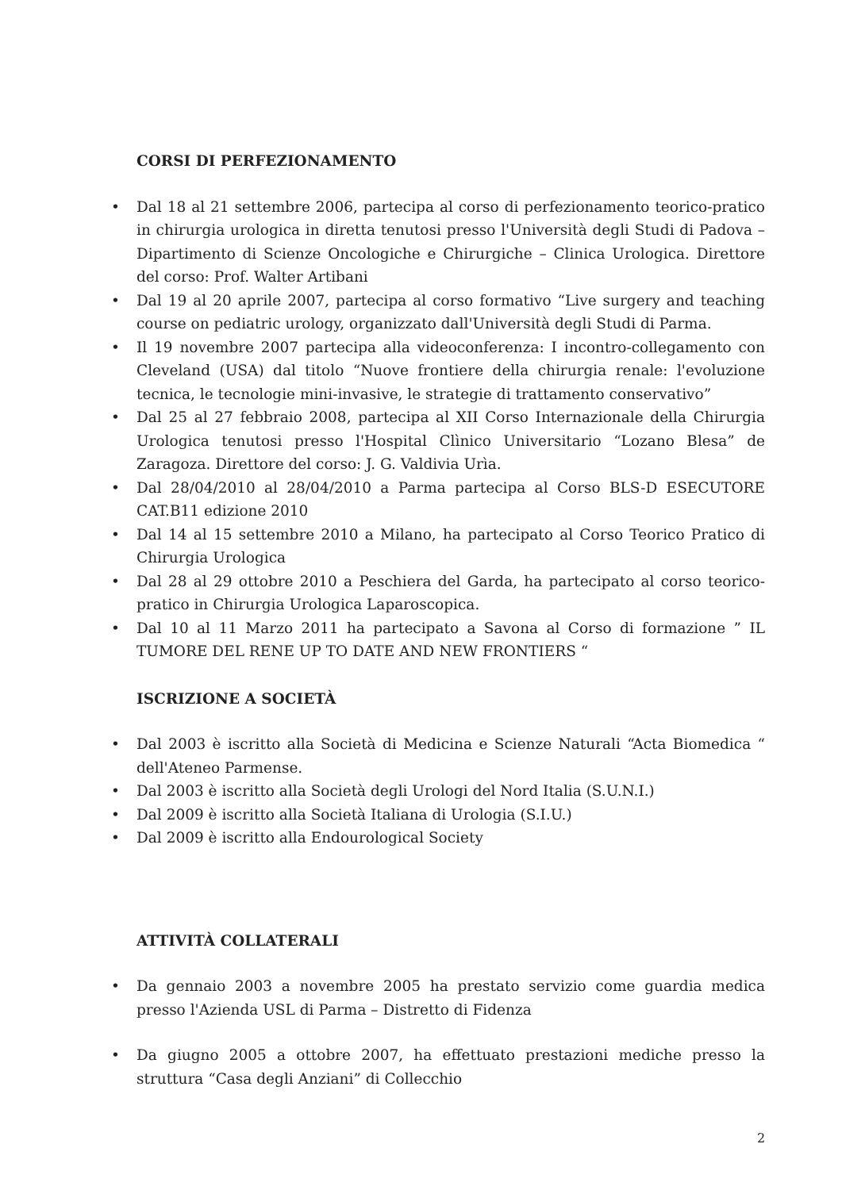CORSI DI PERFEZIONAMENTO
• Dal 18 al 21 settembre 2006, partecipa al corso di perfezionamento teorico-pratico in chirurgia urologica in diretta tenutosi presso l'Università degli Studi di Padova – Dipartimento di Scienze Oncologiche e Chirurgiche – Clinica Urologica. Direttore del corso: Prof. Walter Artibani
• Dal 19 al 20 aprile 2007, partecipa al corso formativo “Live surgery and teaching course on pediatric urology, organizzato dall'Università degli Studi di Parma.
• Il 19 novembre 2007 partecipa alla videoconferenza: I incontro-collegamento con Cleveland (USA) dal titolo “Nuove frontiere della chirurgia renale: l'evoluzione tecnica, le tecnologie mini-invasive, le strategie di trattamento conservativo”
• Dal 25 al 27 febbraio 2008, partecipa al XII Corso Internazionale della Chirurgia Urologica tenutosi presso l'Hospital Clìnico Universitario “Lozano Blesa” de Zaragoza. Direttore del corso: J. G. Valdivia Urìa.
• Dal 28/04/2010 al 28/04/2010 a Parma partecipa al Corso BLS-D ESECUTORE CAT.B11 edizione 2010
• Dal 14 al 15 settembre 2010 a Milano, ha partecipato al Corso Teorico Pratico di Chirurgia Urologica
• Dal 28 al 29 ottobre 2010 a Peschiera del Garda, ha partecipato al corso teorico-pratico in Chirurgia Urologica Laparoscopica.
• Dal 10 al 11 Marzo 2011 ha partecipato a Savona al Corso di formazione ” IL TUMORE DEL RENE UP TO DATE AND NEW FRONTIERS “
ISCRIZIONE A SOCIETÀ
• Dal 2003 è iscritto alla Società di Medicina e Scienze Naturali “Acta Biomedica “ dell'Ateneo Parmense.
• Dal 2003 è iscritto alla Società degli Urologi del Nord Italia (S.U.N.I.)
• Dal 2009 è iscritto alla Società Italiana di Urologia (S.I.U.)
• Dal 2009 è iscritto alla Endourological Society
ATTIVITÀ COLLATERALI
• Da gennaio 2003 a novembre 2005 ha prestato servizio come guardia medica presso l'Azienda USL di Parma – Distretto di Fidenza
• Da giugno 2005 a ottobre 2007, ha effettuato prestazioni mediche presso la struttura “Casa degli Anziani” di Collecchio
2